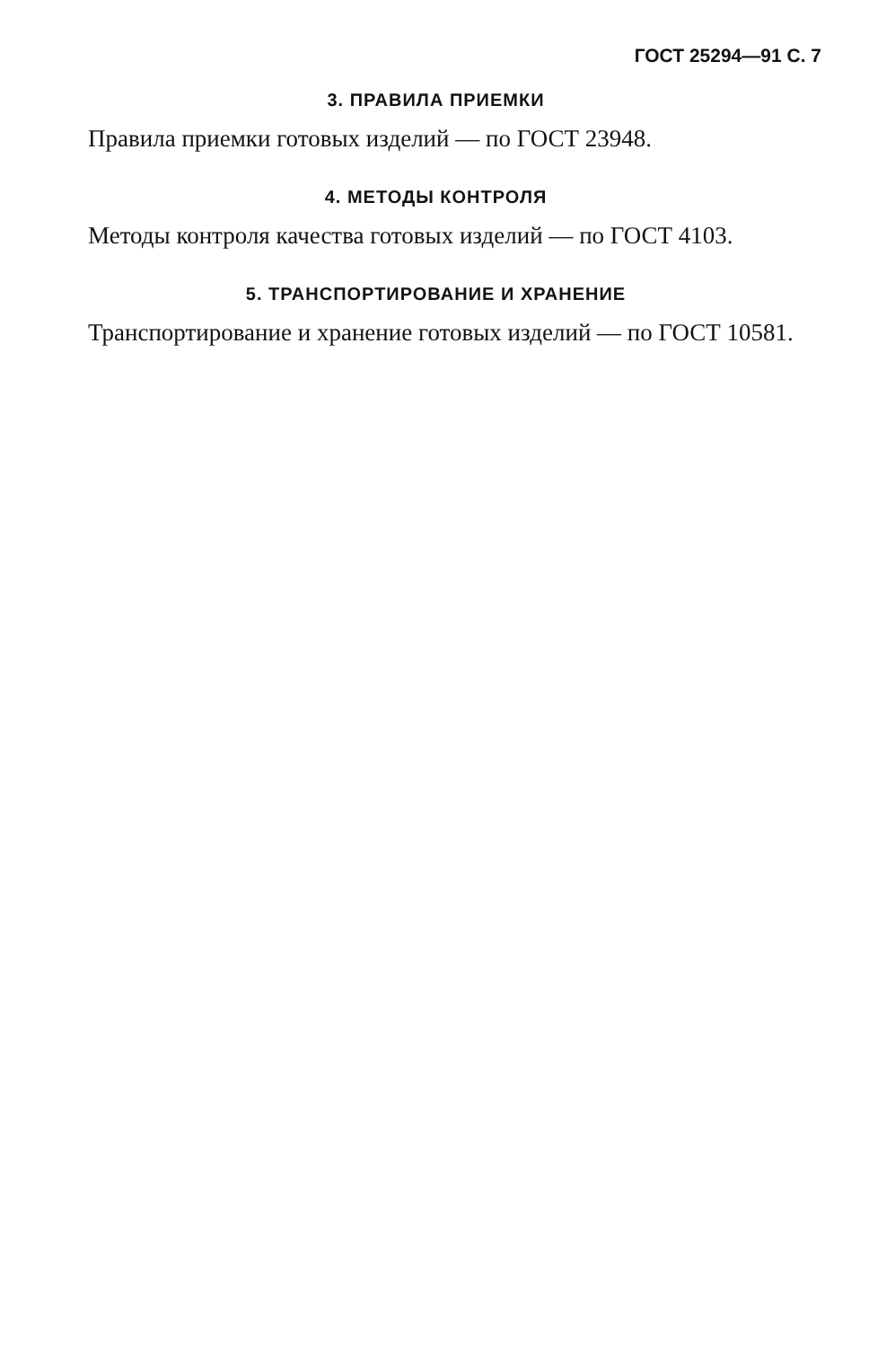ГОСТ 25294—91 С. 7
3. ПРАВИЛА ПРИЕМКИ
Правила приемки готовых изделий — по ГОСТ 23948.
4. МЕТОДЫ КОНТРОЛЯ
Методы контроля качества готовых изделий — по ГОСТ 4103.
5. ТРАНСПОРТИРОВАНИЕ И ХРАНЕНИЕ
Транспортирование и хранение готовых изделий — по ГОСТ 10581.